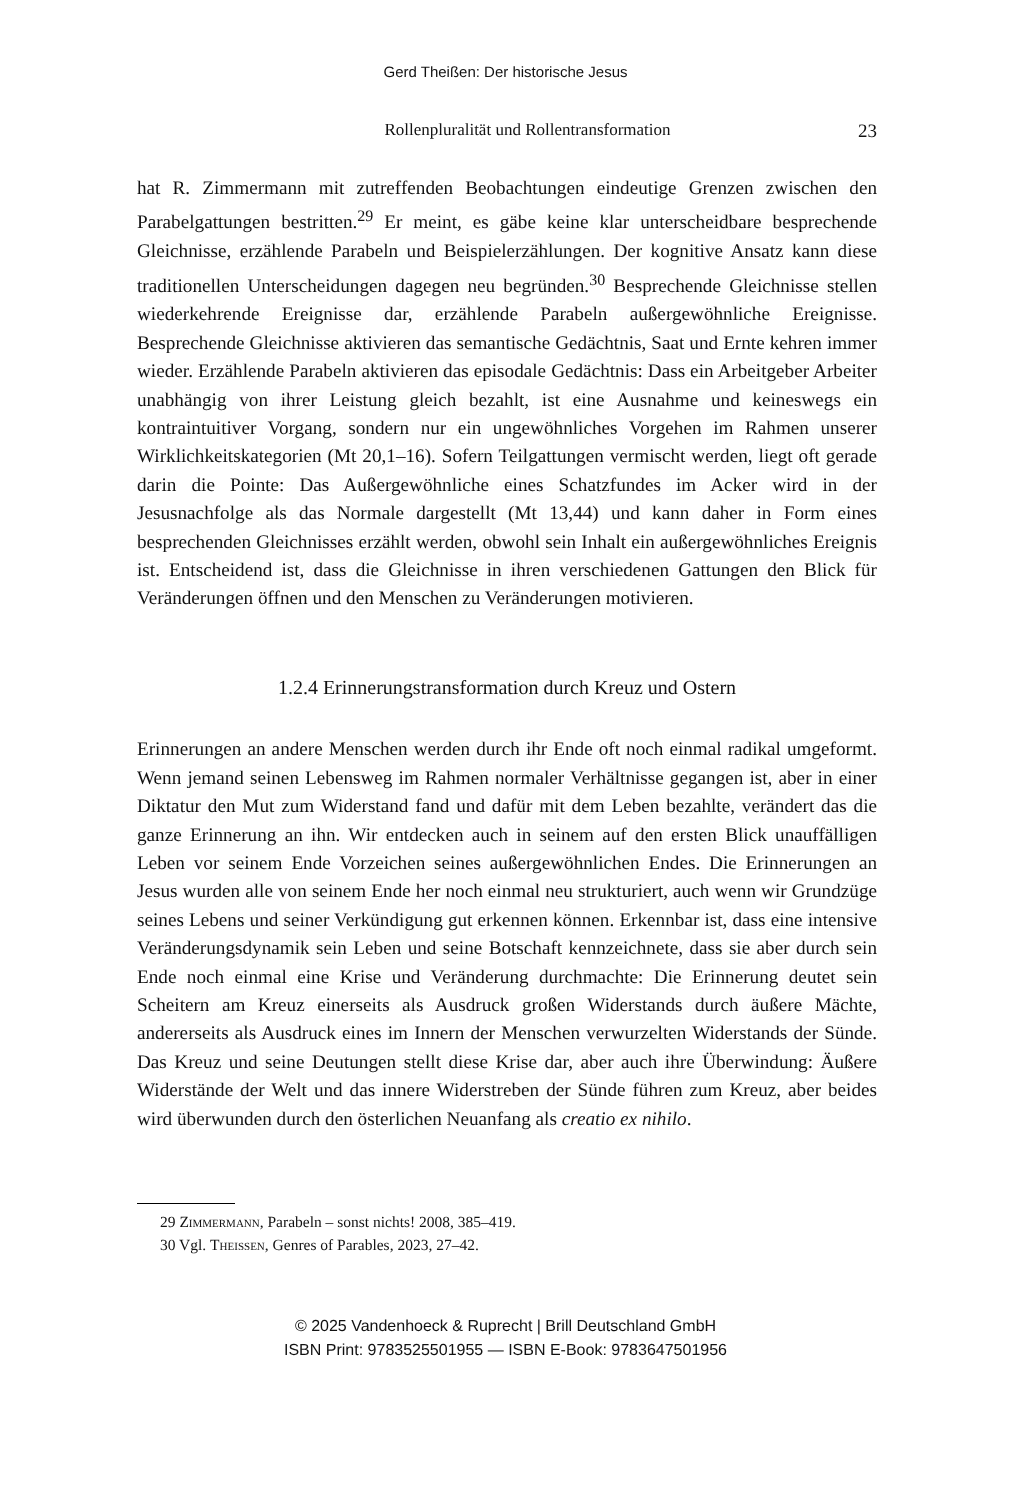Gerd Theißen: Der historische Jesus
Rollenpluralität und Rollentransformation 23
hat R. Zimmermann mit zutreffenden Beobachtungen eindeutige Grenzen zwischen den Parabelgattungen bestritten.<sup>29</sup> Er meint, es gäbe keine klar unterscheidbare besprechende Gleichnisse, erzählende Parabeln und Beispielerzählungen. Der kognitive Ansatz kann diese traditionellen Unterscheidungen dagegen neu begründen.<sup>30</sup> Besprechende Gleichnisse stellen wiederkehrende Ereignisse dar, erzählende Parabeln außergewöhnliche Ereignisse. Besprechende Gleichnisse aktivieren das semantische Gedächtnis, Saat und Ernte kehren immer wieder. Erzählende Parabeln aktivieren das episodale Gedächtnis: Dass ein Arbeitgeber Arbeiter unabhängig von ihrer Leistung gleich bezahlt, ist eine Ausnahme und keineswegs ein kontraintuitiver Vorgang, sondern nur ein ungewöhnliches Vorgehen im Rahmen unserer Wirklichkeitskategorien (Mt 20,1–16). Sofern Teilgattungen vermischt werden, liegt oft gerade darin die Pointe: Das Außergewöhnliche eines Schatzfundes im Acker wird in der Jesusnachfolge als das Normale dargestellt (Mt 13,44) und kann daher in Form eines besprechenden Gleichnisses erzählt werden, obwohl sein Inhalt ein außergewöhnliches Ereignis ist. Entscheidend ist, dass die Gleichnisse in ihren verschiedenen Gattungen den Blick für Veränderungen öffnen und den Menschen zu Veränderungen motivieren.
1.2.4 Erinnerungstransformation durch Kreuz und Ostern
Erinnerungen an andere Menschen werden durch ihr Ende oft noch einmal radikal umgeformt. Wenn jemand seinen Lebensweg im Rahmen normaler Verhältnisse gegangen ist, aber in einer Diktatur den Mut zum Widerstand fand und dafür mit dem Leben bezahlte, verändert das die ganze Erinnerung an ihn. Wir entdecken auch in seinem auf den ersten Blick unauffälligen Leben vor seinem Ende Vorzeichen seines außergewöhnlichen Endes. Die Erinnerungen an Jesus wurden alle von seinem Ende her noch einmal neu strukturiert, auch wenn wir Grundzüge seines Lebens und seiner Verkündigung gut erkennen können. Erkennbar ist, dass eine intensive Veränderungsdynamik sein Leben und seine Botschaft kennzeichnete, dass sie aber durch sein Ende noch einmal eine Krise und Veränderung durchmachte: Die Erinnerung deutet sein Scheitern am Kreuz einerseits als Ausdruck großen Widerstands durch äußere Mächte, andererseits als Ausdruck eines im Innern der Menschen verwurzelten Widerstands der Sünde. Das Kreuz und seine Deutungen stellt diese Krise dar, aber auch ihre Überwindung: Äußere Widerstände der Welt und das innere Widerstreben der Sünde führen zum Kreuz, aber beides wird überwunden durch den österlichen Neuanfang als creatio ex nihilo.
29 Zimmermann, Parabeln – sonst nichts! 2008, 385–419.
30 Vgl. Theissen, Genres of Parables, 2023, 27–42.
© 2025 Vandenhoeck & Ruprecht | Brill Deutschland GmbH
ISBN Print: 9783525501955 — ISBN E-Book: 9783647501956